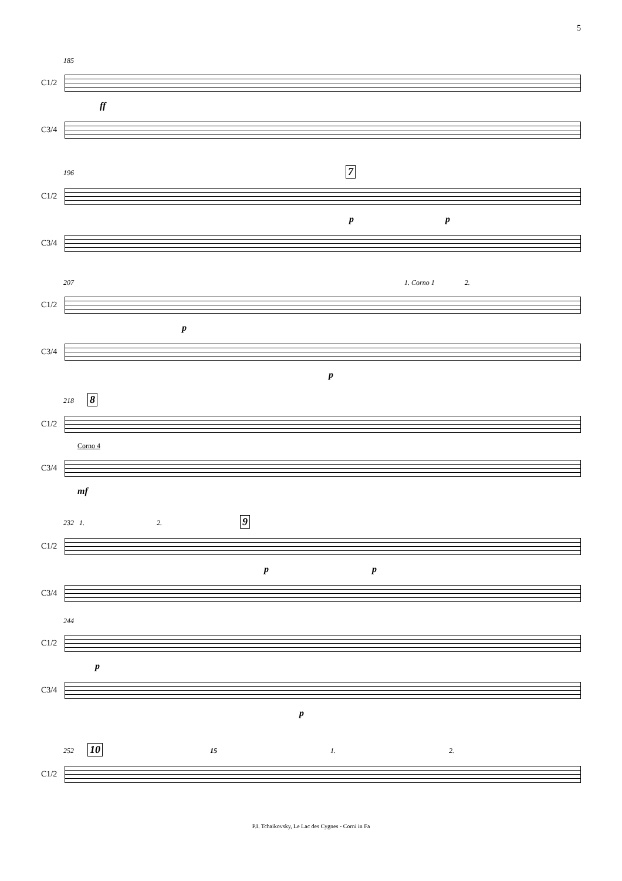5
185
C1/2
ff
C3/4
196 7
C1/2
p p
C3/4
207 1. Corno 1 2.
C1/2
p
C3/4
p
218 8
C1/2
Corno 4
C3/4
mf
232 1. 2. 9
C1/2
p p
C3/4
244
C1/2
p
C3/4
p
252 10 15 1. 2.
C1/2
P.I. Tchaikovsky, Le Lac des Cygnes - Corni in Fa